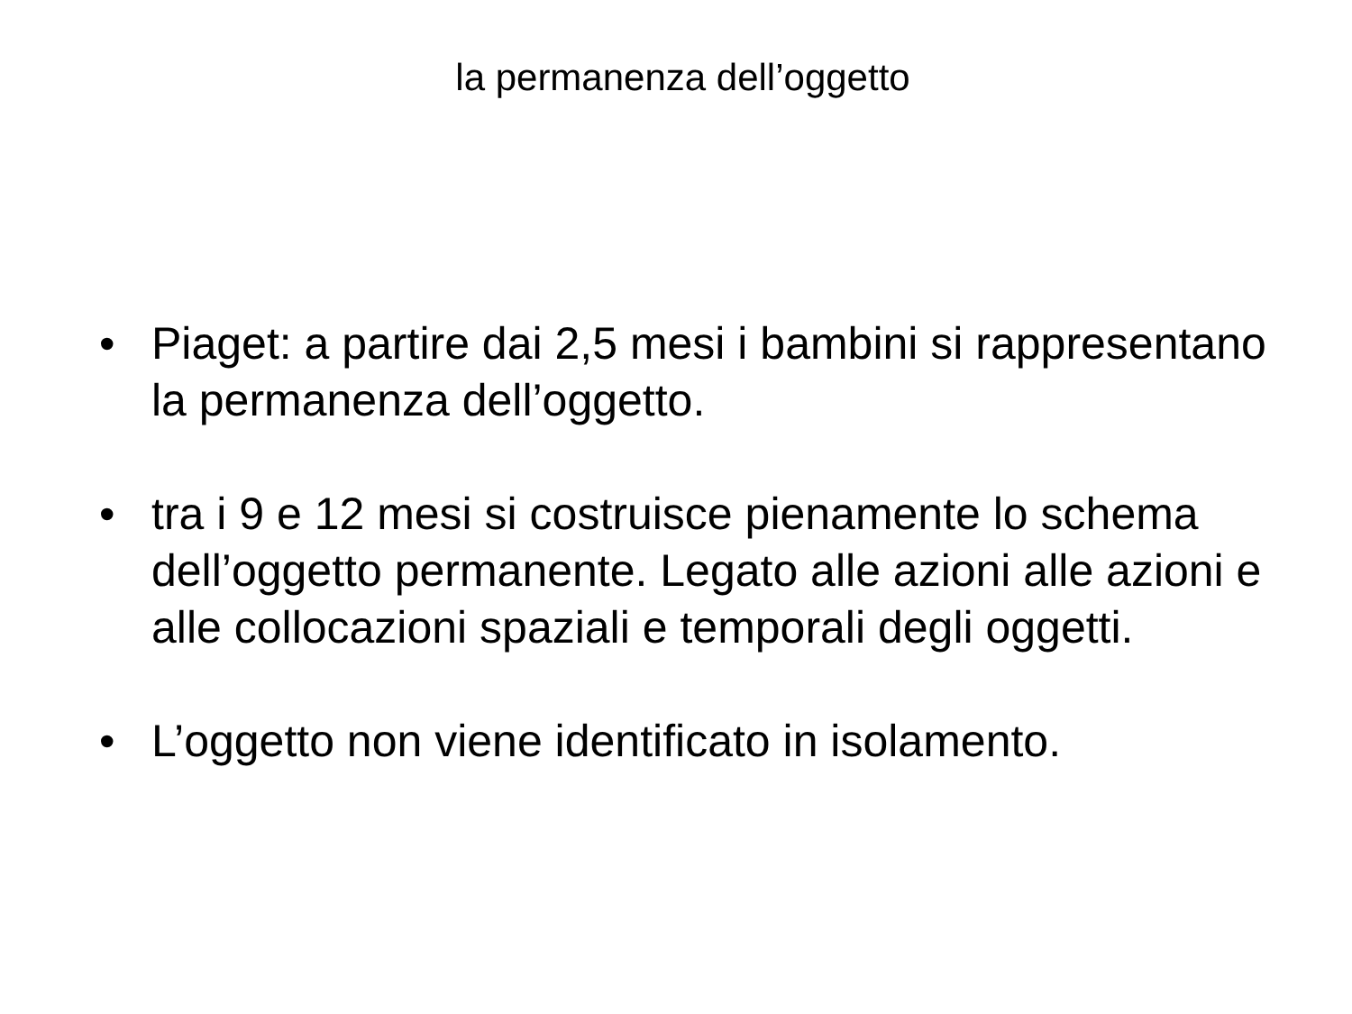la permanenza dell’oggetto
• Piaget: a partire dai 2,5 mesi i bambini si rappresentano la permanenza dell’oggetto.
• tra i 9 e 12 mesi si costruisce pienamente lo schema dell’oggetto permanente. Legato alle azioni alle azioni e alle collocazioni spaziali e temporali degli oggetti.
• L’oggetto non viene identificato in isolamento.